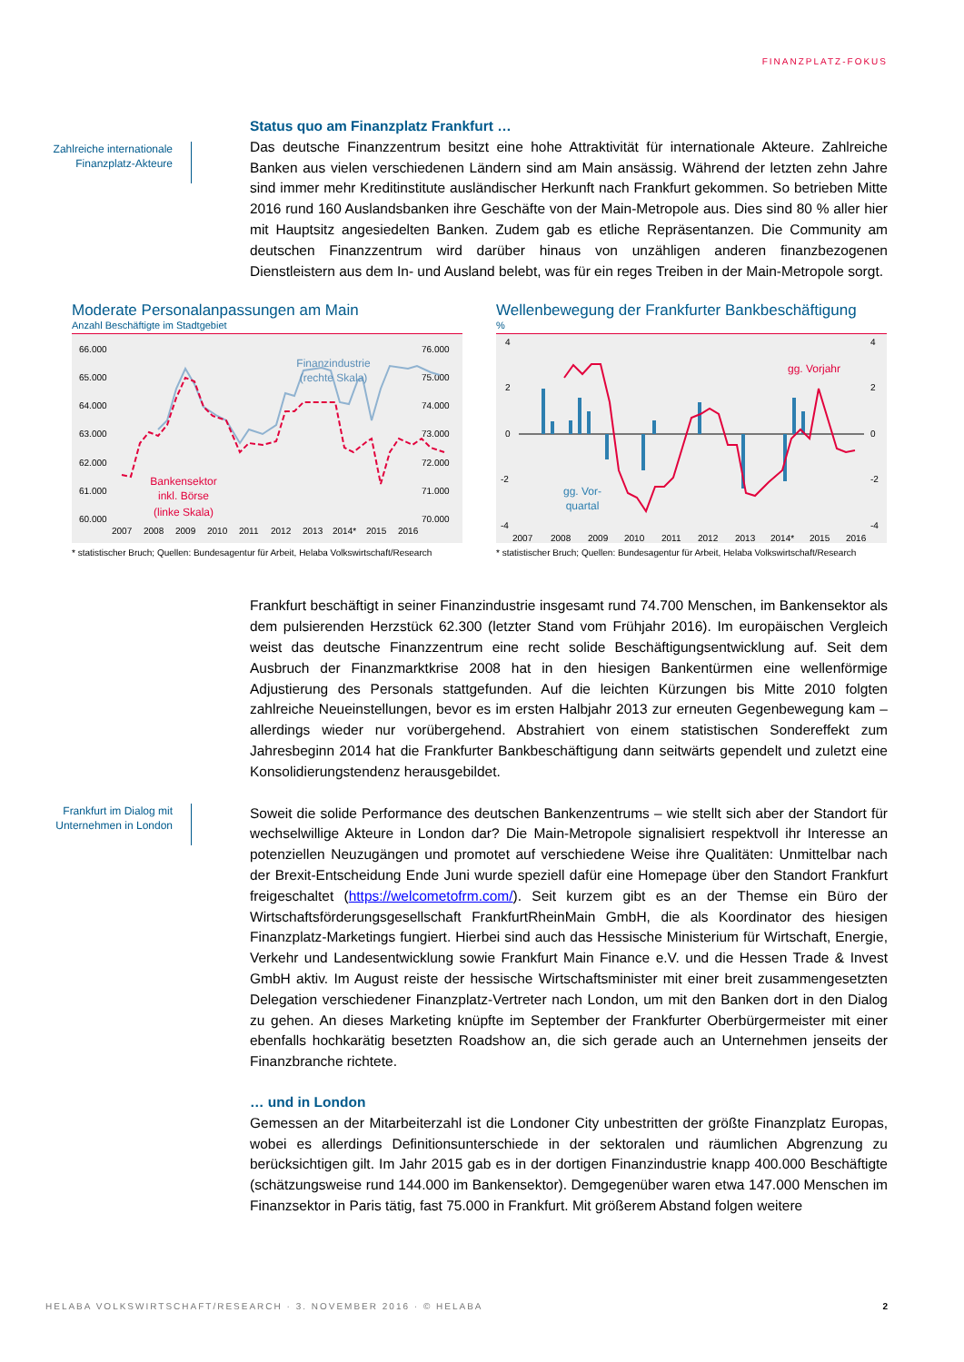FINANZPLATZ-FOKUS
Zahlreiche internationale Finanzplatz-Akteure
Status quo am Finanzplatz Frankfurt …
Das deutsche Finanzzentrum besitzt eine hohe Attraktivität für internationale Akteure. Zahlreiche Banken aus vielen verschiedenen Ländern sind am Main ansässig. Während der letzten zehn Jahre sind immer mehr Kreditinstitute ausländischer Herkunft nach Frankfurt gekommen. So betrieben Mitte 2016 rund 160 Auslandsbanken ihre Geschäfte von der Main-Metropole aus. Dies sind 80 % aller hier mit Hauptsitz angesiedelten Banken. Zudem gab es etliche Repräsentanzen. Die Community am deutschen Finanzzentrum wird darüber hinaus von unzähligen anderen finanzbezogenen Dienstleistern aus dem In- und Ausland belebt, was für ein reges Treiben in der Main-Metropole sorgt.
Moderate Personalanpassungen am Main
Anzahl Beschäftigte im Stadtgebiet
66.000
65.000
64.000
63.000
62.000
61.000
60.000
76.000
75.000
74.000
73.000
72.000
71.000
70.000
2007
2008
2009
2010
2011
2012
2013
2014*
2015
2016
Finanzindustrie
(rechte Skala)
(linke Skala)
Bankensektor
inkl. Börse
* statistischer Bruch; Quellen: Bundesagentur für Arbeit, Helaba Volkswirtschaft/Research
Wellenbewegung der Frankfurter Bankbeschäftigung
%
4
2
0
-2
-4
4
2
0
-2
-4
gg. Vorjahr
gg. Vor-
quartal
2007
2008
2009
2010
2011
2012
2013
2014*
2015
2016
* statistischer Bruch; Quellen: Bundesagentur für Arbeit, Helaba Volkswirtschaft/Research
Frankfurt beschäftigt in seiner Finanzindustrie insgesamt rund 74.700 Menschen, im Bankensektor als dem pulsierenden Herzstück 62.300 (letzter Stand vom Frühjahr 2016). Im europäischen Vergleich weist das deutsche Finanzzentrum eine recht solide Beschäftigungsentwicklung auf. Seit dem Ausbruch der Finanzmarktkrise 2008 hat in den hiesigen Bankentürmen eine wellenförmige Adjustierung des Personals stattgefunden. Auf die leichten Kürzungen bis Mitte 2010 folgten zahlreiche Neueinstellungen, bevor es im ersten Halbjahr 2013 zur erneuten Gegenbewegung kam – allerdings wieder nur vorübergehend. Abstrahiert von einem statistischen Sondereffekt zum Jahresbeginn 2014 hat die Frankfurter Bankbeschäftigung dann seitwärts gependelt und zuletzt eine Konsolidierungstendenz herausgebildet.
Frankfurt im Dialog mit Unternehmen in London
Soweit die solide Performance des deutschen Bankenzentrums – wie stellt sich aber der Standort für wechselwillige Akteure in London dar? Die Main-Metropole signalisiert respektvoll ihr Interesse an potenziellen Neuzugängen und promotet auf verschiedene Weise ihre Qualitäten: Unmittelbar nach der Brexit-Entscheidung Ende Juni wurde speziell dafür eine Homepage über den Standort Frankfurt freigeschaltet (https://welcometofrm.com/). Seit kurzem gibt es an der Themse ein Büro der Wirtschaftsförderungsgesellschaft FrankfurtRheinMain GmbH, die als Koordinator des hiesigen Finanzplatz-Marketings fungiert. Hierbei sind auch das Hessische Ministerium für Wirtschaft, Energie, Verkehr und Landesentwicklung sowie Frankfurt Main Finance e.V. und die Hessen Trade & Invest GmbH aktiv. Im August reiste der hessische Wirtschaftsminister mit einer breit zusammengesetzten Delegation verschiedener Finanzplatz-Vertreter nach London, um mit den Banken dort in den Dialog zu gehen. An dieses Marketing knüpfte im September der Frankfurter Oberbürgermeister mit einer ebenfalls hochkarätig besetzten Roadshow an, die sich gerade auch an Unternehmen jenseits der Finanzbranche richtete.
… und in London
Gemessen an der Mitarbeiterzahl ist die Londoner City unbestritten der größte Finanzplatz Europas, wobei es allerdings Definitionsunterschiede in der sektoralen und räumlichen Abgrenzung zu berücksichtigen gilt. Im Jahr 2015 gab es in der dortigen Finanzindustrie knapp 400.000 Beschäftigte (schätzungsweise rund 144.000 im Bankensektor). Demgegenüber waren etwa 147.000 Menschen im Finanzsektor in Paris tätig, fast 75.000 in Frankfurt. Mit größerem Abstand folgen weitere
HELABA VOLKSWIRTSCHAFT/RESEARCH · 3. NOVEMBER 2016 · © HELABA 2